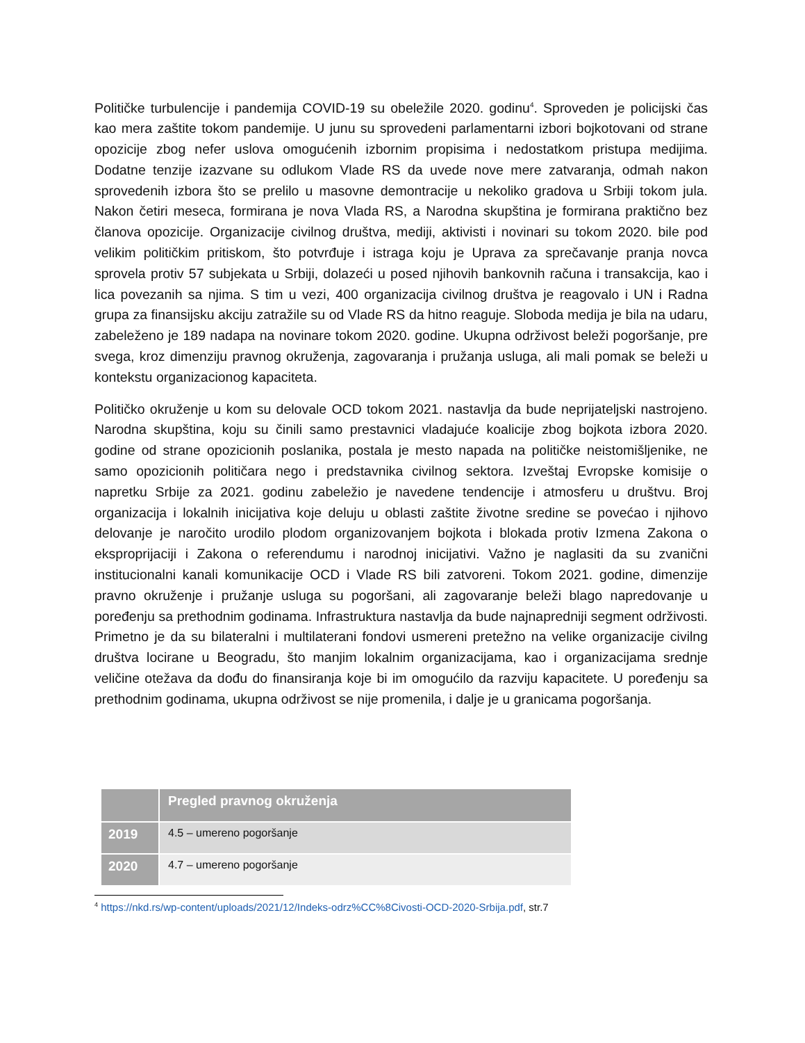Političke turbulencije i pandemija COVID-19 su obeležile 2020. godinu<sup>4</sup>. Sproveden je policijski čas kao mera zaštite tokom pandemije. U junu su sprovedeni parlamentarni izbori bojkotovani od strane opozicije zbog nefer uslova omogućenih izbornim propisima i nedostatkom pristupa medijima. Dodatne tenzije izazvane su odlukom Vlade RS da uvede nove mere zatvaranja, odmah nakon sprovedenih izbora što se prelilo u masovne demontracije u nekoliko gradova u Srbiji tokom jula. Nakon četiri meseca, formirana je nova Vlada RS, a Narodna skupština je formirana praktično bez članova opozicije. Organizacije civilnog društva, mediji, aktivisti i novinari su tokom 2020. bile pod velikim političkim pritiskom, što potvrđuje i istraga koju je Uprava za sprečavanje pranja novca sprovela protiv 57 subjekata u Srbiji, dolazeći u posed njihovih bankovnih računa i transakcija, kao i lica povezanih sa njima. S tim u vezi, 400 organizacija civilnog društva je reagovalo i UN i Radna grupa za finansijsku akciju zatražile su od Vlade RS da hitno reaguje. Sloboda medija je bila na udaru, zabeleženo je 189 nadapa na novinare tokom 2020. godine. Ukupna održivost beleži pogoršanje, pre svega, kroz dimenziju pravnog okruženja, zagovaranja i pružanja usluga, ali mali pomak se beleži u kontekstu organizacionog kapaciteta.
Političko okruženje u kom su delovale OCD tokom 2021. nastavlja da bude neprijateljski nastrojeno. Narodna skupština, koju su činili samo prestavnici vladajuće koalicije zbog bojkota izbora 2020. godine od strane opozicionih poslanika, postala je mesto napada na političke neistomišljenike, ne samo opozicionih političara nego i predstavnika civilnog sektora. Izveštaj Evropske komisije o napretku Srbije za 2021. godinu zabeležio je navedene tendencije i atmosferu u društvu. Broj organizacija i lokalnih inicijativa koje deluju u oblasti zaštite životne sredine se povećao i njihovo delovanje je naročito urodilo plodom organizovanjem bojkota i blokada protiv Izmena Zakona o eksproprijaciji i Zakona o referendumu i narodnoj inicijativi. Važno je naglasiti da su zvanični institucionalni kanali komunikacije OCD i Vlade RS bili zatvoreni. Tokom 2021. godine, dimenzije pravno okruženje i pružanje usluga su pogoršani, ali zagovaranje beleži blago napredovanje u poređenju sa prethodnim godinama. Infrastruktura nastavlja da bude najnapredniji segment održivosti. Primetno je da su bilateralni i multilaterani fondovi usmereni pretežno na velike organizacije civilng društva locirane u Beogradu, što manjim lokalnim organizacijama, kao i organizacijama srednje veličine otežava da dođu do finansiranja koje bi im omogućilo da razviju kapacitete. U poređenju sa prethodnim godinama, ukupna održivost se nije promenila, i dalje je u granicama pogoršanja.
| | Pregled pravnog okruženja |
| --- | --- |
| 2019 | 4.5 – umereno pogoršanje |
| 2020 | 4.7 – umereno pogoršanje |
<sup>4</sup> https://nkd.rs/wp-content/uploads/2021/12/Indeks-odrz%CC%8Civosti-OCD-2020-Srbija.pdf, str.7